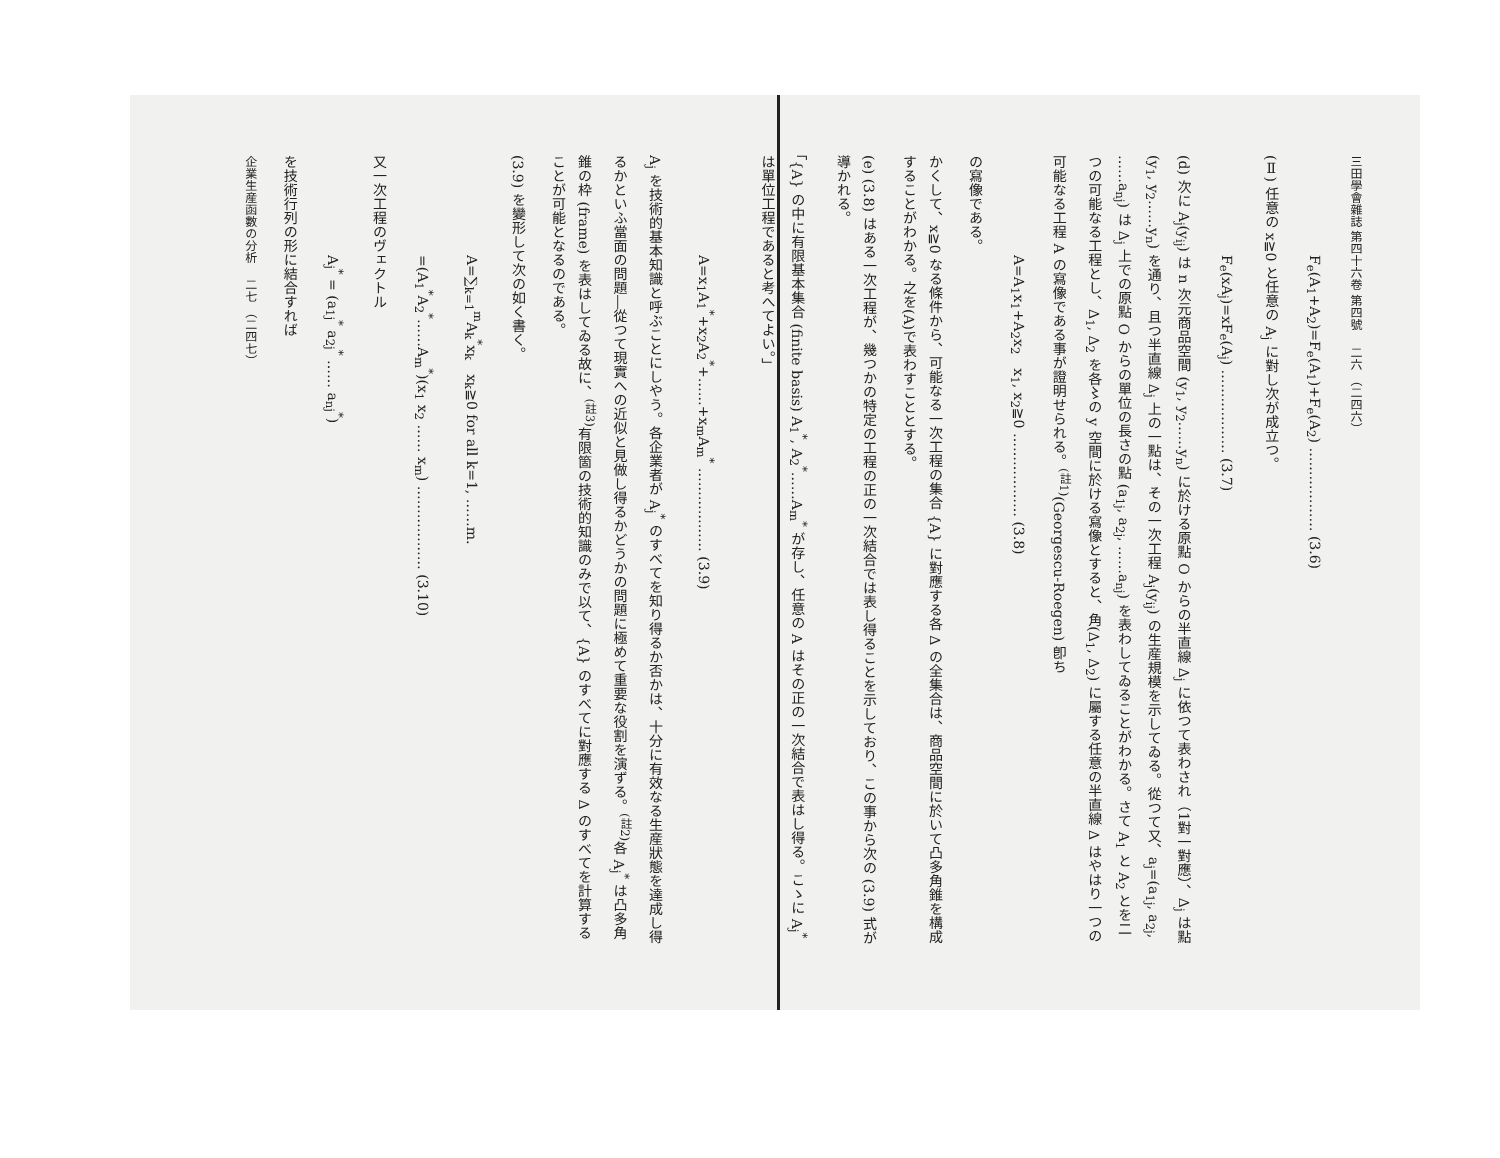三田學會雜誌 第四十六卷 第四號 　二六 （二四六）
F<sub>e</sub>(A<sub>1</sub>+A<sub>2</sub>)=F<sub>e</sub>(A<sub>1</sub>)+F<sub>e</sub>(A<sub>2</sub>) ……………… (3.6)
(Ⅱ) 任意の x≧0 と任意の A<sub>j</sub> に對し次が成立つ。
F<sub>e</sub>(xA<sub>j</sub>)=xF<sub>e</sub>(A<sub>j</sub>) ……………… (3.7)
(d) 次に A<sub>j</sub>(y<sub>ij</sub>) は n 次元商品空間 (y<sub>1</sub>, y<sub>2</sub>……y<sub>n</sub>) に於ける原點 O からの半直線 Δ<sub>j</sub> に依つて表わされ（1對一對應）、Δ<sub>j</sub> は點 (y<sub>1</sub>, y<sub>2</sub>……y<sub>n</sub>) を通り、且つ半直線 Δ<sub>j</sub> 上の一點は、その一次工程 A<sub>j</sub>(y<sub>ij</sub>) の生産規模を示してゐる。從つて又、a<sub>j</sub>=(a<sub>1j</sub>, a<sub>2j</sub>, ……a<sub>nj</sub>) は Δ<sub>j</sub> 上での原點 O からの單位の長さの點 (a<sub>1j</sub>, a<sub>2j</sub>, ……a<sub>nj</sub>) を表わしてゐることがわかる。さて A<sub>1</sub> と A<sub>2</sub> とを二つの可能なる工程とし、Δ<sub>1</sub>, Δ<sub>2</sub> を各〻の y 空間に於ける寫像とすると、角(Δ<sub>1</sub>, Δ<sub>2</sub>) に屬する任意の半直線 Δ はやはり一つの可能なる工程 A の寫像である事が證明せられる。<sup>(註1)</sup>(Georgescu-Roegen) 卽ち
A=A<sub>1</sub>x<sub>1</sub>+A<sub>2</sub>x<sub>2</sub>　x<sub>1</sub>, x<sub>2</sub>≧0 ……………… (3.8)
の寫像である。
かくして、x≧0 なる條件から、可能なる一次工程の集合 {A} に對應する各 Δ の全集合は、商品空間に於いて凸多角錐を構成することがわかる。之を(A)で表わすこととする。
(e) (3.8) はある一次工程が、幾つかの特定の工程の正の一次結合では表し得ることを示しており、この事から次の (3.9) 式が導かれる。
「{A} の中に有限基本集合 (finite basis) A<sub>1</sub><sup>*</sup>, A<sub>2</sub><sup>*</sup>……A<sub>m</sub><sup>*</sup> が存し、任意の A はその正の一次結合で表はし得る。こゝに A<sub>j</sub><sup>*</sup> は單位工程であると考へてよい。」
A=x<sub>1</sub>A<sub>1</sub><sup>*</sup>+x<sub>2</sub>A<sub>2</sub><sup>*</sup>+……+x<sub>m</sub>A<sub>m</sub><sup>*</sup> ……………… (3.9)
A<sub>j</sub> を技術的基本知識と呼ぶことにしやう。各企業者が A<sub>j</sub><sup>*</sup> のすべてを知り得るか否かは、十分に有效なる生産狀態を達成し得るかといふ當面の問題―從つて現實への近似と見做し得るかどうかの問題に極めて重要な役割を演ずる。<sup>(註2)</sup>各 A<sub>j</sub><sup>*</sup> は凸多角錐の枠 (frame) を表はしてゐる故に、<sup>(註3)</sup>有限箇の技術的知識のみで以て、{A} のすべてに對應する Δ のすべてを計算することが可能となるのである。
(3.9) を變形して次の如く書く。
A=∑<sub>k=1</sub><sup>m</sup>A<sub>k</sub><sup>*</sup>x<sub>k</sub>　x<sub>k</sub>≧0 for all k=1, ……m.
=(A<sub>1</sub><sup>*</sup>A<sub>2</sub><sup>*</sup>……A<sub>m</sub><sup>*</sup>)(x<sub>1</sub> x<sub>2</sub> …… x<sub>m</sub>) ……………… (3.10)
又一次工程のヴェクトル
A<sub>j</sub><sup>*</sup> = (a<sub>1j</sub><sup>*</sup> a<sub>2j</sub><sup>*</sup> …… a<sub>nj</sub><sup>*</sup>)
を技術行列の形に結合すれば
企業生産函數の分析 　二七 （二四七）